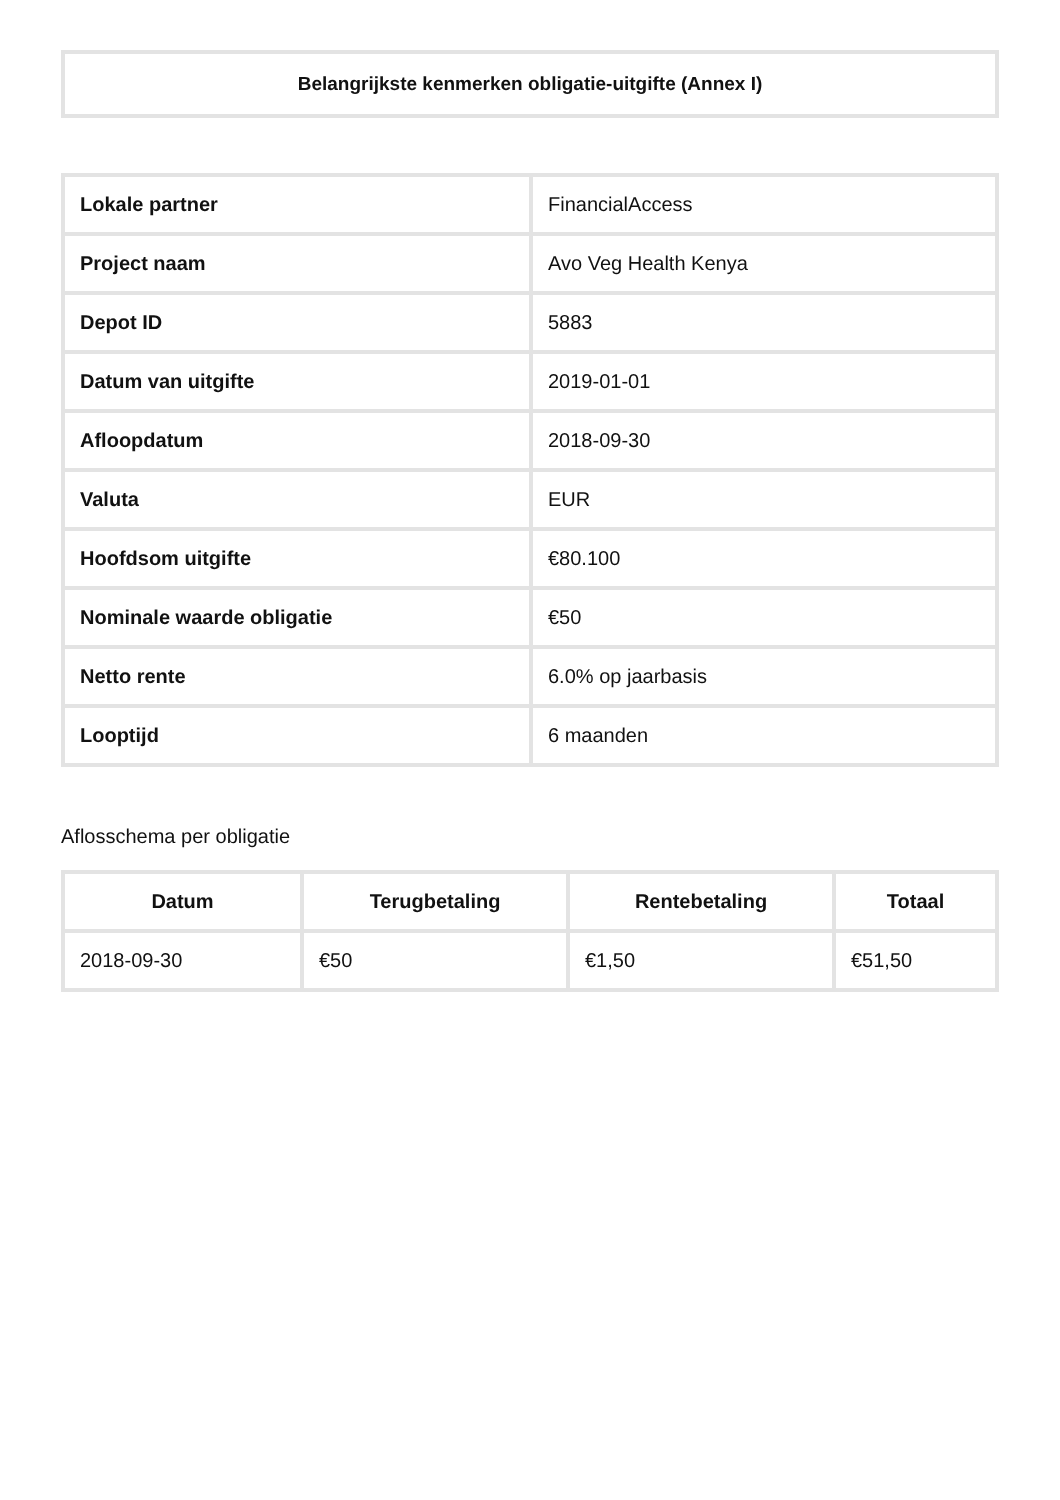Belangrijkste kenmerken obligatie-uitgifte (Annex I)
| Lokale partner | FinancialAccess |
| Project naam | Avo Veg Health Kenya |
| Depot ID | 5883 |
| Datum van uitgifte | 2019-01-01 |
| Afloopdatum | 2018-09-30 |
| Valuta | EUR |
| Hoofdsom uitgifte | €80.100 |
| Nominale waarde obligatie | €50 |
| Netto rente | 6.0% op jaarbasis |
| Looptijd | 6 maanden |
Aflosschema per obligatie
| Datum | Terugbetaling | Rentebetaling | Totaal |
| --- | --- | --- | --- |
| 2018-09-30 | €50 | €1,50 | €51,50 |